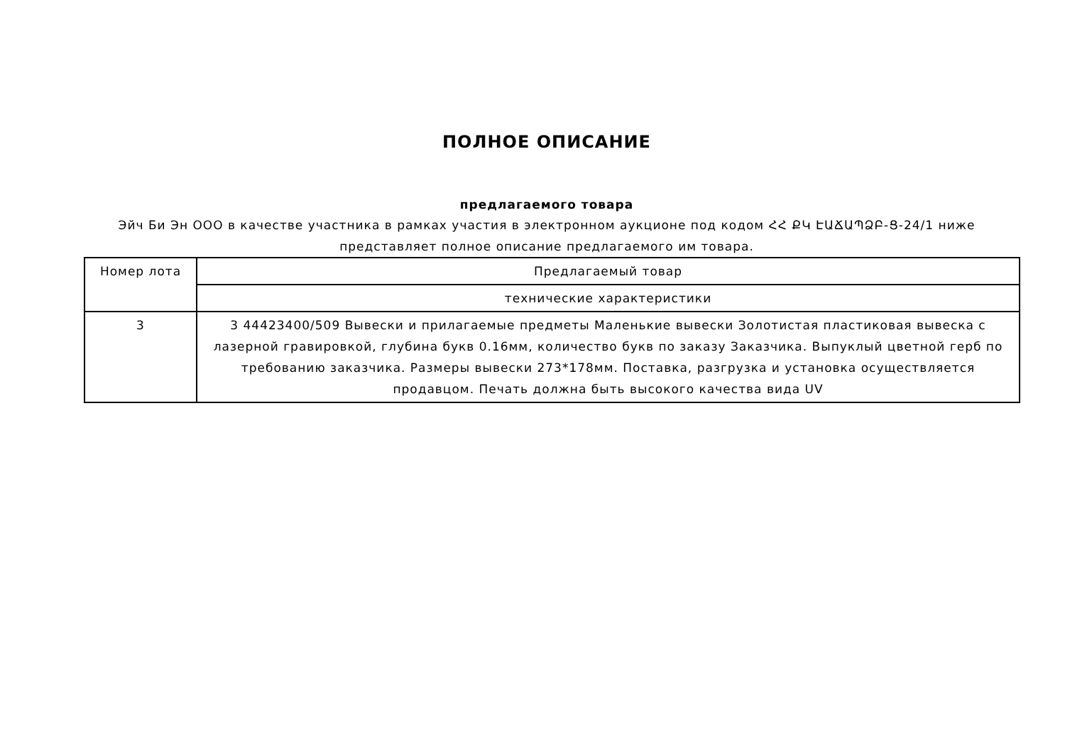ПОЛНОЕ ОПИСАНИЕ
предлагаемого товара
Эйч Би Эн ООО в качестве участника в рамках участия в электронном аукционе под кодом ՀՀ ՔԿ ԷԱՃԱՊՁԲ-Ց-24/1 ниже представляет полное описание предлагаемого им товара.
| Номер лота | Предлагаемый товар |
| | технические характеристики |
| 3 | 3 44423400/509 Вывески и прилагаемые предметы Маленькие вывески Золотистая пластиковая вывеска с лазерной гравировкой, глубина букв 0.16мм, количество букв по заказу Заказчика. Выпуклый цветной герб по требованию заказчика. Размеры вывески 273*178мм. Поставка, разгрузка и установка осуществляется продавцом. Печать должна быть высокого качества вида UV |